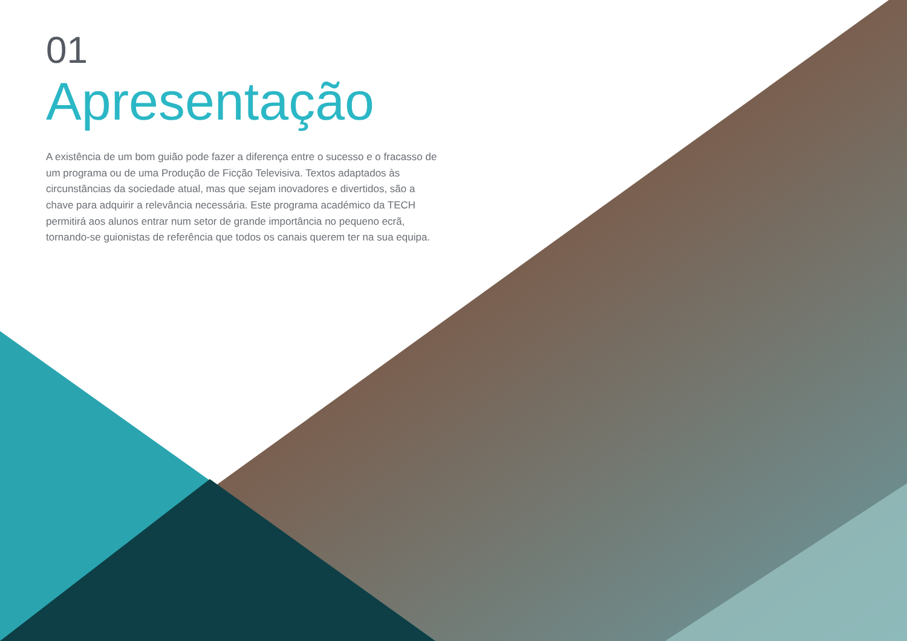01
Apresentação
A existência de um bom guião pode fazer a diferença entre o sucesso e o fracasso de um programa ou de uma Produção de Ficção Televisiva. Textos adaptados às circunstâncias da sociedade atual, mas que sejam inovadores e divertidos, são a chave para adquirir a relevância necessária. Este programa académico da TECH permitirá aos alunos entrar num setor de grande importância no pequeno ecrã, tornando-se guionistas de referência que todos os canais querem ter na sua equipa.